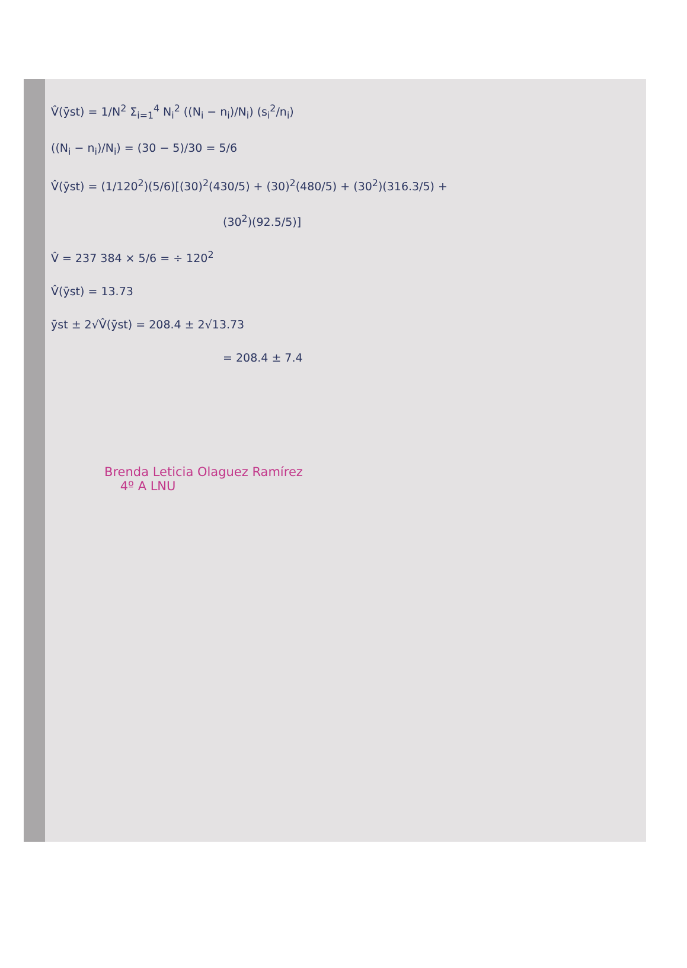V̂(ȳst) = 1/N<sup>2</sup> Σ<sub>i=1</sub><sup>4</sup> N<sub>i</sub><sup>2</sup> ((N<sub>i</sub> − n<sub>i</sub>)/N<sub>i</sub>) (s<sub>i</sub><sup>2</sup>/n<sub>i</sub>)
((N<sub>i</sub> − n<sub>i</sub>)/N<sub>i</sub>) = (30 − 5)/30 = 5/6
V̂(ȳst) = (1/120<sup>2</sup>)(5/6)[(30)<sup>2</sup>(430/5) + (30)<sup>2</sup>(480/5) + (30<sup>2</sup>)(316.3/5) +
(30<sup>2</sup>)(92.5/5)]
V̂ = 237 384 × 5/6 = ÷ 120<sup>2</sup>
V̂(ȳst) = 13.73
ȳst ± 2√V̂(ȳst) = 208.4 ± 2√13.73
= 208.4 ± 7.4
Brenda Leticia Olaguez Ramírez
4º A LNU